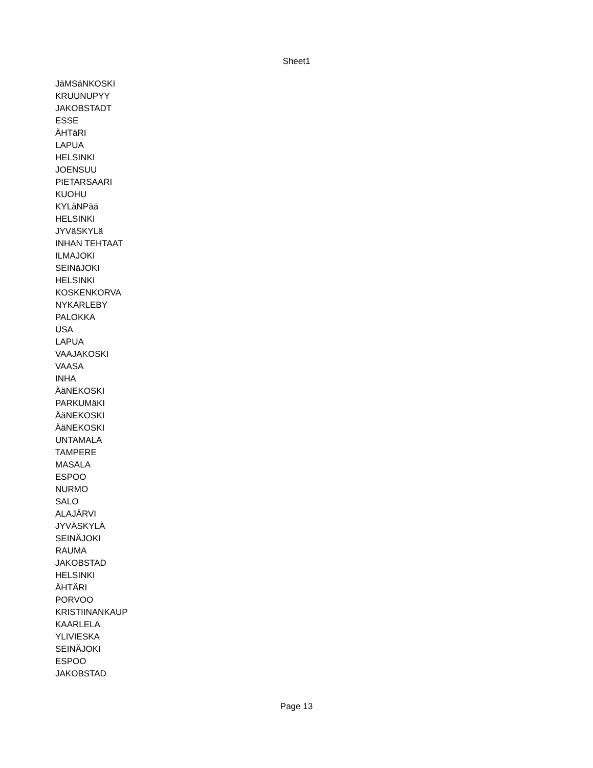Sheet1
| JäMSäNKOSKI |
| KRUUNUPYY |
| JAKOBSTADT |
| ESSE |
| ÄHTäRI |
| LAPUA |
| HELSINKI |
| JOENSUU |
| PIETARSAARI |
| KUOHU |
| KYLäNPää |
| HELSINKI |
| JYVäSKYLä |
| INHAN TEHTAAT |
| ILMAJOKI |
| SEINäJOKI |
| HELSINKI |
| KOSKENKORVA |
| NYKARLEBY |
| PALOKKA |
| USA |
| LAPUA |
| VAAJAKOSKI |
| VAASA |
| INHA |
| ÄäNEKOSKI |
| PARKUMäKI |
| ÄäNEKOSKI |
| ÄäNEKOSKI |
| UNTAMALA |
| TAMPERE |
| MASALA |
| ESPOO |
| NURMO |
| SALO |
| ALAJÄRVI |
| JYVÄSKYLÄ |
| SEINÄJOKI |
| RAUMA |
| JAKOBSTAD |
| HELSINKI |
| ÄHTÄRI |
| PORVOO |
| KRISTIINANKAUP |
| KAARLELA |
| YLIVIESKA |
| SEINÄJOKI |
| ESPOO |
| JAKOBSTAD |
Page 13